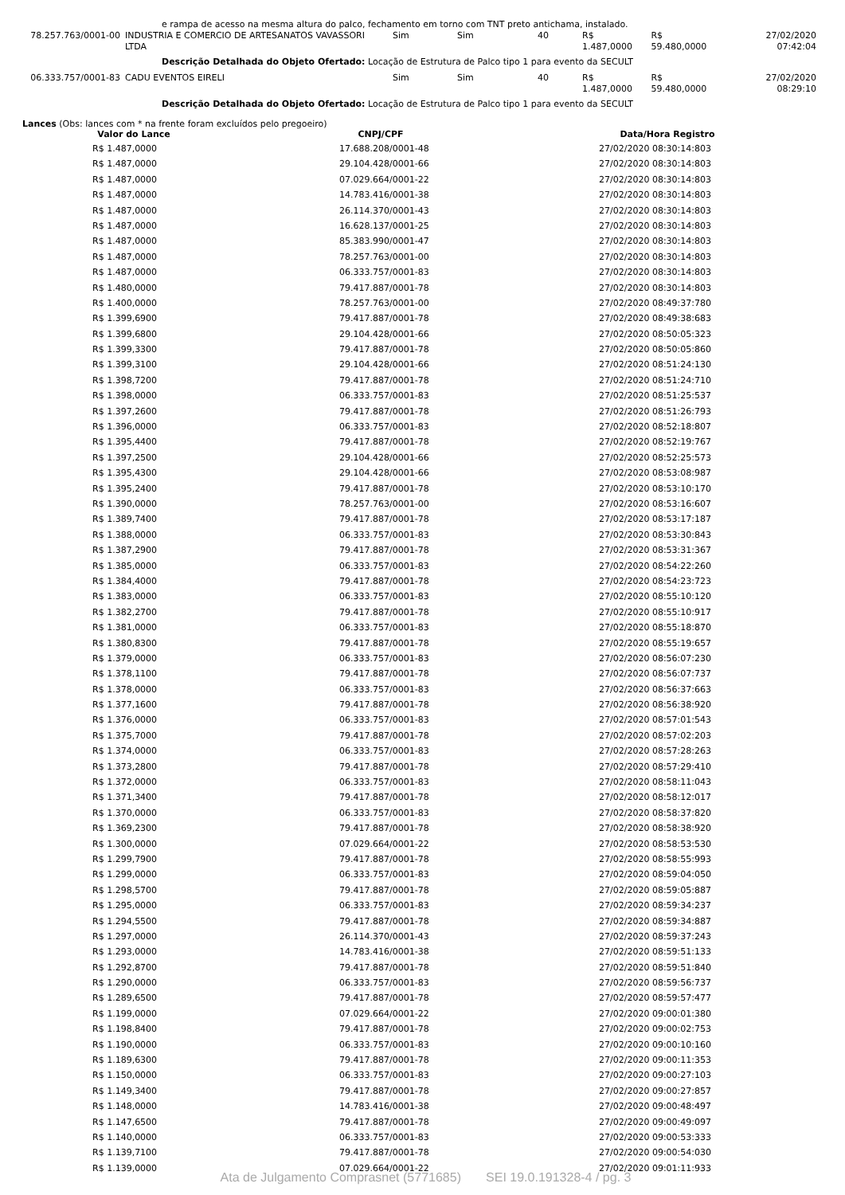e rampa de acesso na mesma altura do palco, fechamento em torno com TNT preto antichama, instalado.
| 78.257.763/0001-00 | INDUSTRIA E COMERCIO DE ARTESANATOS VAVASSORI LTDA | Sim | Sim | 40 | R$ 1.487,0000 | R$ 59.480,0000 | 27/02/2020 07:42:04 |
Descrição Detalhada do Objeto Ofertado: Locação de Estrutura de Palco tipo 1 para evento da SECULT
| 06.333.757/0001-83 | CADU EVENTOS EIRELI | Sim | Sim | 40 | R$ 1.487,0000 | R$ 59.480,0000 | 27/02/2020 08:29:10 |
Descrição Detalhada do Objeto Ofertado: Locação de Estrutura de Palco tipo 1 para evento da SECULT
Lances (Obs: lances com * na frente foram excluídos pelo pregoeiro)
| Valor do Lance | CNPJ/CPF | Data/Hora Registro |
| --- | --- | --- |
| R$ 1.487,0000 | 17.688.208/0001-48 | 27/02/2020 08:30:14:803 |
| R$ 1.487,0000 | 29.104.428/0001-66 | 27/02/2020 08:30:14:803 |
| R$ 1.487,0000 | 07.029.664/0001-22 | 27/02/2020 08:30:14:803 |
| R$ 1.487,0000 | 14.783.416/0001-38 | 27/02/2020 08:30:14:803 |
| R$ 1.487,0000 | 26.114.370/0001-43 | 27/02/2020 08:30:14:803 |
| R$ 1.487,0000 | 16.628.137/0001-25 | 27/02/2020 08:30:14:803 |
| R$ 1.487,0000 | 85.383.990/0001-47 | 27/02/2020 08:30:14:803 |
| R$ 1.487,0000 | 78.257.763/0001-00 | 27/02/2020 08:30:14:803 |
| R$ 1.487,0000 | 06.333.757/0001-83 | 27/02/2020 08:30:14:803 |
| R$ 1.480,0000 | 79.417.887/0001-78 | 27/02/2020 08:30:14:803 |
| R$ 1.400,0000 | 78.257.763/0001-00 | 27/02/2020 08:49:37:780 |
| R$ 1.399,6900 | 79.417.887/0001-78 | 27/02/2020 08:49:38:683 |
| R$ 1.399,6800 | 29.104.428/0001-66 | 27/02/2020 08:50:05:323 |
| R$ 1.399,3300 | 79.417.887/0001-78 | 27/02/2020 08:50:05:860 |
| R$ 1.399,3100 | 29.104.428/0001-66 | 27/02/2020 08:51:24:130 |
| R$ 1.398,7200 | 79.417.887/0001-78 | 27/02/2020 08:51:24:710 |
| R$ 1.398,0000 | 06.333.757/0001-83 | 27/02/2020 08:51:25:537 |
| R$ 1.397,2600 | 79.417.887/0001-78 | 27/02/2020 08:51:26:793 |
| R$ 1.396,0000 | 06.333.757/0001-83 | 27/02/2020 08:52:18:807 |
| R$ 1.395,4400 | 79.417.887/0001-78 | 27/02/2020 08:52:19:767 |
| R$ 1.397,2500 | 29.104.428/0001-66 | 27/02/2020 08:52:25:573 |
| R$ 1.395,4300 | 29.104.428/0001-66 | 27/02/2020 08:53:08:987 |
| R$ 1.395,2400 | 79.417.887/0001-78 | 27/02/2020 08:53:10:170 |
| R$ 1.390,0000 | 78.257.763/0001-00 | 27/02/2020 08:53:16:607 |
| R$ 1.389,7400 | 79.417.887/0001-78 | 27/02/2020 08:53:17:187 |
| R$ 1.388,0000 | 06.333.757/0001-83 | 27/02/2020 08:53:30:843 |
| R$ 1.387,2900 | 79.417.887/0001-78 | 27/02/2020 08:53:31:367 |
| R$ 1.385,0000 | 06.333.757/0001-83 | 27/02/2020 08:54:22:260 |
| R$ 1.384,4000 | 79.417.887/0001-78 | 27/02/2020 08:54:23:723 |
| R$ 1.383,0000 | 06.333.757/0001-83 | 27/02/2020 08:55:10:120 |
| R$ 1.382,2700 | 79.417.887/0001-78 | 27/02/2020 08:55:10:917 |
| R$ 1.381,0000 | 06.333.757/0001-83 | 27/02/2020 08:55:18:870 |
| R$ 1.380,8300 | 79.417.887/0001-78 | 27/02/2020 08:55:19:657 |
| R$ 1.379,0000 | 06.333.757/0001-83 | 27/02/2020 08:56:07:230 |
| R$ 1.378,1100 | 79.417.887/0001-78 | 27/02/2020 08:56:07:737 |
| R$ 1.378,0000 | 06.333.757/0001-83 | 27/02/2020 08:56:37:663 |
| R$ 1.377,1600 | 79.417.887/0001-78 | 27/02/2020 08:56:38:920 |
| R$ 1.376,0000 | 06.333.757/0001-83 | 27/02/2020 08:57:01:543 |
| R$ 1.375,7000 | 79.417.887/0001-78 | 27/02/2020 08:57:02:203 |
| R$ 1.374,0000 | 06.333.757/0001-83 | 27/02/2020 08:57:28:263 |
| R$ 1.373,2800 | 79.417.887/0001-78 | 27/02/2020 08:57:29:410 |
| R$ 1.372,0000 | 06.333.757/0001-83 | 27/02/2020 08:58:11:043 |
| R$ 1.371,3400 | 79.417.887/0001-78 | 27/02/2020 08:58:12:017 |
| R$ 1.370,0000 | 06.333.757/0001-83 | 27/02/2020 08:58:37:820 |
| R$ 1.369,2300 | 79.417.887/0001-78 | 27/02/2020 08:58:38:920 |
| R$ 1.300,0000 | 07.029.664/0001-22 | 27/02/2020 08:58:53:530 |
| R$ 1.299,7900 | 79.417.887/0001-78 | 27/02/2020 08:58:55:993 |
| R$ 1.299,0000 | 06.333.757/0001-83 | 27/02/2020 08:59:04:050 |
| R$ 1.298,5700 | 79.417.887/0001-78 | 27/02/2020 08:59:05:887 |
| R$ 1.295,0000 | 06.333.757/0001-83 | 27/02/2020 08:59:34:237 |
| R$ 1.294,5500 | 79.417.887/0001-78 | 27/02/2020 08:59:34:887 |
| R$ 1.297,0000 | 26.114.370/0001-43 | 27/02/2020 08:59:37:243 |
| R$ 1.293,0000 | 14.783.416/0001-38 | 27/02/2020 08:59:51:133 |
| R$ 1.292,8700 | 79.417.887/0001-78 | 27/02/2020 08:59:51:840 |
| R$ 1.290,0000 | 06.333.757/0001-83 | 27/02/2020 08:59:56:737 |
| R$ 1.289,6500 | 79.417.887/0001-78 | 27/02/2020 08:59:57:477 |
| R$ 1.199,0000 | 07.029.664/0001-22 | 27/02/2020 09:00:01:380 |
| R$ 1.198,8400 | 79.417.887/0001-78 | 27/02/2020 09:00:02:753 |
| R$ 1.190,0000 | 06.333.757/0001-83 | 27/02/2020 09:00:10:160 |
| R$ 1.189,6300 | 79.417.887/0001-78 | 27/02/2020 09:00:11:353 |
| R$ 1.150,0000 | 06.333.757/0001-83 | 27/02/2020 09:00:27:103 |
| R$ 1.149,3400 | 79.417.887/0001-78 | 27/02/2020 09:00:27:857 |
| R$ 1.148,0000 | 14.783.416/0001-38 | 27/02/2020 09:00:48:497 |
| R$ 1.147,6500 | 79.417.887/0001-78 | 27/02/2020 09:00:49:097 |
| R$ 1.140,0000 | 06.333.757/0001-83 | 27/02/2020 09:00:53:333 |
| R$ 1.139,7100 | 79.417.887/0001-78 | 27/02/2020 09:00:54:030 |
| R$ 1.139,0000 | 07.029.664/0001-22 | 27/02/2020 09:01:11:933 |
Ata de Julgamento Comprasnet (5771685) SEI 19.0.191328-4 / pg. 3